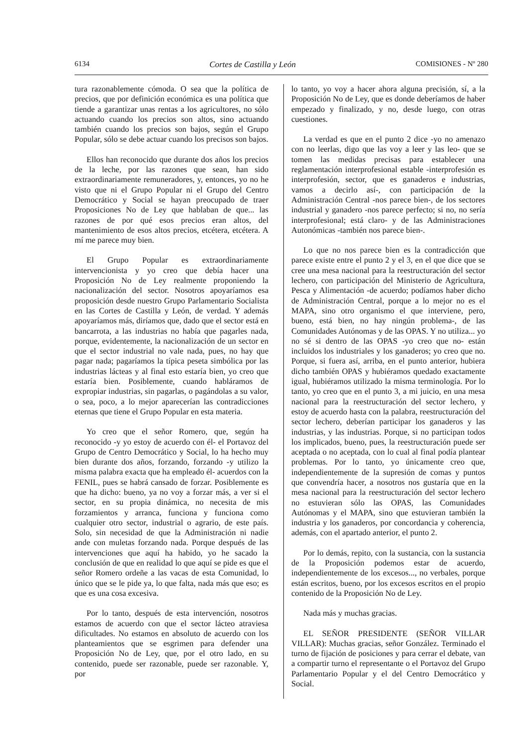6134 Cortes de Castilla y León COMISIONES - Nº 280
tura razonablemente cómoda. O sea que la política de precios, que por definición económica es una política que tiende a garantizar unas rentas a los agricultores, no sólo actuando cuando los precios son altos, sino actuando también cuando los precios son bajos, según el Grupo Popular, sólo se debe actuar cuando los precisos son bajos.
Ellos han reconocido que durante dos años los precios de la leche, por las razones que sean, han sido extraordinariamente remuneradores, y, entonces, yo no he visto que ni el Grupo Popular ni el Grupo del Centro Democrático y Social se hayan preocupado de traer Proposiciones No de Ley que hablaban de que... las razones de por qué esos precios eran altos, del mantenimiento de esos altos precios, etcétera, etcétera. A mí me parece muy bien.
El Grupo Popular es extraordinariamente intervencionista y yo creo que debía hacer una Proposición No de Ley realmente proponiendo la nacionalización del sector. Nosotros apoyaríamos esa proposición desde nuestro Grupo Parlamentario Socialista en las Cortes de Castilla y León, de verdad. Y además apoyaríamos más, diríamos que, dado que el sector está en bancarrota, a las industrias no había que pagarles nada, porque, evidentemente, la nacionalización de un sector en que el sector industrial no vale nada, pues, no hay que pagar nada; pagaríamos la típica peseta simbólica por las industrias lácteas y al final esto estaría bien, yo creo que estaría bien. Posiblemente, cuando habláramos de expropiar industrias, sin pagarlas, o pagándolas a su valor, o sea, poco, a lo mejor aparecerían las contradicciones eternas que tiene el Grupo Popular en esta materia.
Yo creo que el señor Romero, que, según ha reconocido -y yo estoy de acuerdo con él- el Portavoz del Grupo de Centro Democrático y Social, lo ha hecho muy bien durante dos años, forzando, forzando -y utilizo la misma palabra exacta que ha empleado él- acuerdos con la FENIL, pues se habrá cansado de forzar. Posiblemente es que ha dicho: bueno, ya no voy a forzar más, a ver si el sector, en su propia dinámica, no necesita de mis forzamientos y arranca, funciona y funciona como cualquier otro sector, industrial o agrario, de este país. Solo, sin necesidad de que la Administración ni nadie ande con muletas forzando nada. Porque después de las intervenciones que aquí ha habido, yo he sacado la conclusión de que en realidad lo que aquí se pide es que el señor Romero ordeñe a las vacas de esta Comunidad, lo único que se le pide ya, lo que falta, nada más que eso; es que es una cosa excesiva.
Por lo tanto, después de esta intervención, nosotros estamos de acuerdo con que el sector lácteo atraviesa dificultades. No estamos en absoluto de acuerdo con los planteamientos que se esgrimen para defender una Proposición No de Ley, que, por el otro lado, en su contenido, puede ser razonable, puede ser razonable. Y, por
lo tanto, yo voy a hacer ahora alguna precisión, sí, a la Proposición No de Ley, que es donde deberíamos de haber empezado y finalizado, y no, desde luego, con otras cuestiones.
La verdad es que en el punto 2 dice -yo no amenazo con no leerlas, digo que las voy a leer y las leo- que se tomen las medidas precisas para establecer una reglamentación interprofesional estable -interprofesión es interprofesión, sector, que es ganaderos e industrias, vamos a decirlo así-, con participación de la Administración Central -nos parece bien-, de los sectores industrial y ganadero -nos parece perfecto; si no, no sería interprofesional; está claro- y de las Administraciones Autonómicas -también nos parece bien-.
Lo que no nos parece bien es la contradicción que parece existe entre el punto 2 y el 3, en el que dice que se cree una mesa nacional para la reestructuración del sector lechero, con participación del Ministerio de Agricultura, Pesca y Alimentación -de acuerdo; podíamos haber dicho de Administración Central, porque a lo mejor no es el MAPA, sino otro organismo el que interviene, pero, bueno, está bien, no hay ningún problema-, de las Comunidades Autónomas y de las OPAS. Y no utiliza... yo no sé si dentro de las OPAS -yo creo que no- están incluidos los industriales y los ganaderos; yo creo que no. Porque, si fuera así, arriba, en el punto anterior, hubiera dicho también OPAS y hubiéramos quedado exactamente igual, hubiéramos utilizado la misma terminología. Por lo tanto, yo creo que en el punto 3, a mi juicio, en una mesa nacional para la reestructuración del sector lechero, y estoy de acuerdo hasta con la palabra, reestructuración del sector lechero, deberían participar los ganaderos y las industrias, y las industrias. Porque, si no participan todos los implicados, bueno, pues, la reestructuración puede ser aceptada o no aceptada, con lo cual al final podía plantear problemas. Por lo tanto, yo únicamente creo que, independientemente de la supresión de comas y puntos que convendría hacer, a nosotros nos gustaría que en la mesa nacional para la reestructuración del sector lechero no estuvieran sólo las OPAS, las Comunidades Autónomas y el MAPA, sino que estuvieran también la industria y los ganaderos, por concordancia y coherencia, además, con el apartado anterior, el punto 2.
Por lo demás, repito, con la sustancia, con la sustancia de la Proposición podemos estar de acuerdo, independientemente de los excesos..., no verbales, porque están escritos, bueno, por los excesos escritos en el propio contenido de la Proposición No de Ley.
Nada más y muchas gracias.
EL SEÑOR PRESIDENTE (SEÑOR VILLAR VILLAR): Muchas gracias, señor González. Terminado el turno de fijación de posiciones y para cerrar el debate, van a compartir turno el representante o el Portavoz del Grupo Parlamentario Popular y el del Centro Democrático y Social.